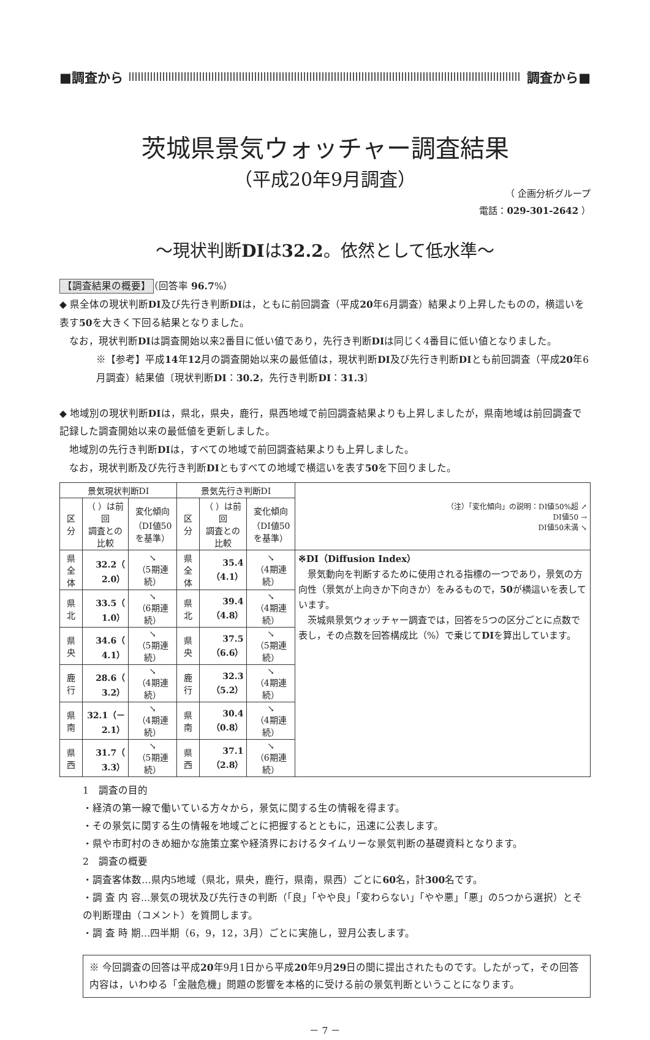■調査から 調査から■
茨城県景気ウォッチャー調査結果
（平成20年9月調査）
（ 企画分析グループ
電話：029-301-2642 ）
～現状判断DIは32.2。依然として低水準～
【調査結果の概要】 （回答率 96.7%）
◆ 県全体の現状判断DI及び先行き判断DIは，ともに前回調査（平成20年6月調査）結果より上昇したものの，横這いを表す50を大きく下回る結果となりました。
　なお，現状判断DIは調査開始以来2番目に低い値であり，先行き判断DIは同じく4番目に低い値となりました。
※【参考】平成14年12月の調査開始以来の最低値は，現状判断DI及び先行き判断DIとも前回調査（平成20年6月調査）結果値〔現状判断DI：30.2，先行き判断DI：31.3〕
◆ 地域別の現状判断DIは，県北，県央，鹿行，県西地域で前回調査結果よりも上昇しましたが，県南地域は前回調査で記録した調査開始以来の最低値を更新しました。
　地域別の先行き判断DIは，すべての地域で前回調査結果よりも上昇しました。
　なお，現状判断及び先行き判断DIともすべての地域で横這いを表す50を下回りました。
| 景気現状判断DI | | | 景気先行き判断DI | | | （注）「変化傾向」の説明：DI値50%超 ↗ DI値50 → DI値50未満 ↘ |
| --- | --- | --- | --- | --- | --- | --- |
| 区 分 | （ ）は前回 調査との比較 | 変化傾向 （DI値50を基準） | 区 分 | （ ）は前回 調査との比較 | 変化傾向 （DI値50を基準） | |
| 県全体 | 32.2（ 2.0） | ↘ （5期連続） | 県全体 | 35.4（4.1） | ↘ （4期連続） | ※DI（Diffusion Index） 景気動向を判断するために使用される指標の一つであり，景気の方向性（景気が上向きか下向きか）をみるもので， 50 が横這いを表しています。 茨城県景気ウォッチャー調査では，回答を5つの区分ごとに点数で表し，その点数を回答構成比（%）で乗じて DI を算出しています。 |
| 県 北 | 33.5（ 1.0） | ↘ （6期連続） | 県 北 | 39.4（4.8） | ↘ （4期連続） | |
| 県 央 | 34.6（ 4.1） | ↘ （5期連続） | 県 央 | 37.5（6.6） | ↘ （5期連続） | |
| 鹿 行 | 28.6（ 3.2） | ↘ （4期連続） | 鹿 行 | 32.3（5.2） | ↘ （4期連続） | |
| 県 南 | 32.1（－2.1） | ↘ （4期連続） | 県 南 | 30.4（0.8） | ↘ （4期連続） | |
| 県 西 | 31.7（ 3.3） | ↘ （5期連続） | 県 西 | 37.1（2.8） | ↘ （6期連続） | |
1　調査の目的
・経済の第一線で働いている方々から，景気に関する生の情報を得ます。
・その景気に関する生の情報を地域ごとに把握するとともに，迅速に公表します。
・県や市町村のきめ細かな施策立案や経済界におけるタイムリーな景気判断の基礎資料となります。
2　調査の概要
・調査客体数…県内5地域（県北，県央，鹿行，県南，県西）ごとに60名，計300名です。
・調 査 内 容…景気の現状及び先行きの判断（「良」「やや良」「変わらない」「やや悪」「悪」の5つから選択）とその判断理由（コメント）を質問します。
・調 査 時 期…四半期（6，9，12，3月）ごとに実施し，翌月公表します。
※ 今回調査の回答は平成20年9月1日から平成20年9月29日の間に提出されたものです。したがって，その回答内容は，いわゆる「金融危機」問題の影響を本格的に受ける前の景気判断ということになります。
－ 7 －